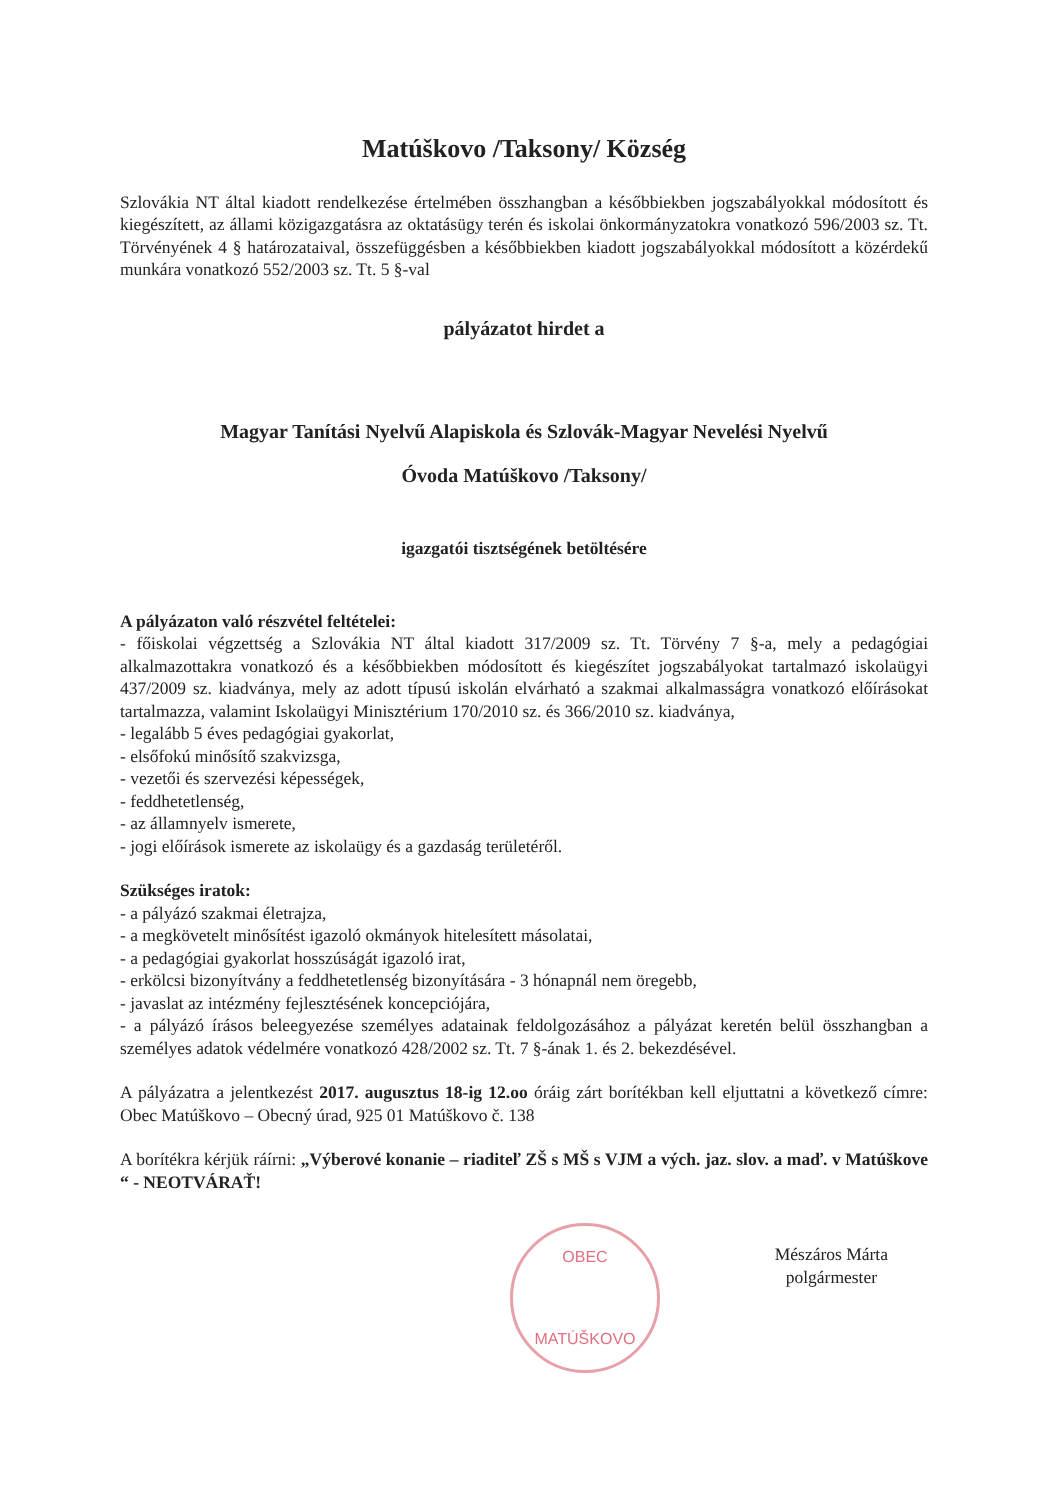Matúškovo /Taksony/ Község
Szlovákia NT által kiadott rendelkezése értelmében összhangban a későbbiekben jogszabályokkal módosított és kiegészített, az állami közigazgatásra az oktatásügy terén és iskolai önkormányzatokra vonatkozó 596/2003 sz. Tt. Törvényének 4 § határozataival, összefüggésben a későbbiekben kiadott jogszabályokkal módosított a közérdekű munkára vonatkozó 552/2003 sz. Tt. 5 §-val
pályázatot hirdet a
Magyar Tanítási Nyelvű Alapiskola és Szlovák-Magyar Nevelési Nyelvű
Óvoda Matúškovo /Taksony/
igazgatói tisztségének betöltésére
A pályázaton való részvétel feltételei:
- főiskolai végzettség a Szlovákia NT által kiadott 317/2009 sz. Tt. Törvény 7 §-a, mely a pedagógiai alkalmazottakra vonatkozó és a későbbiekben módosított és kiegészítet jogszabályokat tartalmazó iskolaügyi 437/2009 sz. kiadványa, mely az adott típusú iskolán elvárható a szakmai alkalmasságra vonatkozó előírásokat tartalmazza, valamint Iskolaügyi Minisztérium 170/2010 sz. és 366/2010 sz. kiadványa,
- legalább 5 éves pedagógiai gyakorlat,
- elsőfokú minősítő szakvizsga,
- vezetői és szervezési képességek,
- feddhetetlenség,
- az államnyelv ismerete,
- jogi előírások ismerete az iskolaügy és a gazdaság területéről.
Szükséges iratok:
- a pályázó szakmai életrajza,
- a megkövetelt minősítést igazoló okmányok hitelesített másolatai,
- a pedagógiai gyakorlat hosszúságát igazoló irat,
- erkölcsi bizonyítvány a feddhetetlenség bizonyítására - 3 hónapnál nem öregebb,
- javaslat az intézmény fejlesztésének koncepciójára,
- a pályázó írásos beleegyezése személyes adatainak feldolgozásához a pályázat keretén belül összhangban a személyes adatok védelmére vonatkozó 428/2002 sz. Tt. 7 §-ának 1. és 2. bekezdésével.
A pályázatra a jelentkezést 2017. augusztus 18-ig 12.oo óráig zárt borítékban kell eljuttatni a következő címre: Obec Matúškovo – Obecný úrad, 925 01 Matúškovo č. 138
A borítékra kérjük ráírni: „Výberové konanie – riaditeľ ZŠ s MŠ s VJM a vých. jaz. slov. a maď. v Matúškove “ - NEOTVÁRAŤ!
OBEC
MATÚŠKOVO
Mészáros Márta
polgármester